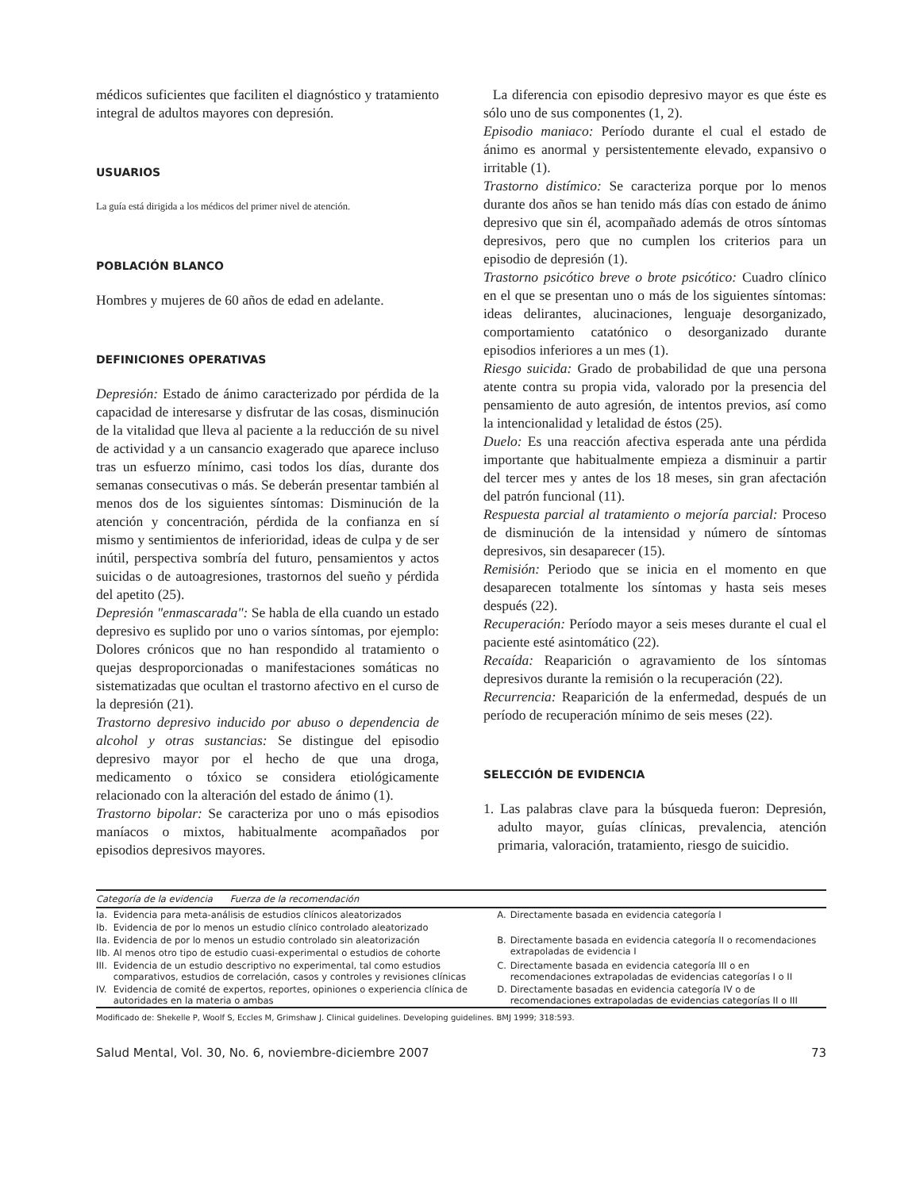médicos suficientes que faciliten el diagnóstico y tratamiento integral de adultos mayores con depresión.
USUARIOS
La guía está dirigida a los médicos del primer nivel de atención.
POBLACIÓN BLANCO
Hombres y mujeres de 60 años de edad en adelante.
DEFINICIONES OPERATIVAS
Depresión: Estado de ánimo caracterizado por pérdida de la capacidad de interesarse y disfrutar de las cosas, disminución de la vitalidad que lleva al paciente a la reducción de su nivel de actividad y a un cansancio exagerado que aparece incluso tras un esfuerzo mínimo, casi todos los días, durante dos semanas consecutivas o más. Se deberán presentar también al menos dos de los siguientes síntomas: Disminución de la atención y concentración, pérdida de la confianza en sí mismo y sentimientos de inferioridad, ideas de culpa y de ser inútil, perspectiva sombría del futuro, pensamientos y actos suicidas o de autoagresiones, trastornos del sueño y pérdida del apetito (25).
Depresión "enmascarada": Se habla de ella cuando un estado depresivo es suplido por uno o varios síntomas, por ejemplo: Dolores crónicos que no han respondido al tratamiento o quejas desproporcionadas o manifestaciones somáticas no sistematizadas que ocultan el trastorno afectivo en el curso de la depresión (21).
Trastorno depresivo inducido por abuso o dependencia de alcohol y otras sustancias: Se distingue del episodio depresivo mayor por el hecho de que una droga, medicamento o tóxico se considera etiológicamente relacionado con la alteración del estado de ánimo (1).
Trastorno bipolar: Se caracteriza por uno o más episodios maníacos o mixtos, habitualmente acompañados por episodios depresivos mayores.
La diferencia con episodio depresivo mayor es que éste es sólo uno de sus componentes (1, 2).
Episodio maniaco: Período durante el cual el estado de ánimo es anormal y persistentemente elevado, expansivo o irritable (1).
Trastorno distímico: Se caracteriza porque por lo menos durante dos años se han tenido más días con estado de ánimo depresivo que sin él, acompañado además de otros síntomas depresivos, pero que no cumplen los criterios para un episodio de depresión (1).
Trastorno psicótico breve o brote psicótico: Cuadro clínico en el que se presentan uno o más de los siguientes síntomas: ideas delirantes, alucinaciones, lenguaje desorganizado, comportamiento catatónico o desorganizado durante episodios inferiores a un mes (1).
Riesgo suicida: Grado de probabilidad de que una persona atente contra su propia vida, valorado por la presencia del pensamiento de auto agresión, de intentos previos, así como la intencionalidad y letalidad de éstos (25).
Duelo: Es una reacción afectiva esperada ante una pérdida importante que habitualmente empieza a disminuir a partir del tercer mes y antes de los 18 meses, sin gran afectación del patrón funcional (11).
Respuesta parcial al tratamiento o mejoría parcial: Proceso de disminución de la intensidad y número de síntomas depresivos, sin desaparecer (15).
Remisión: Periodo que se inicia en el momento en que desaparecen totalmente los síntomas y hasta seis meses después (22).
Recuperación: Período mayor a seis meses durante el cual el paciente esté asintomático (22).
Recaída: Reaparición o agravamiento de los síntomas depresivos durante la remisión o la recuperación (22).
Recurrencia: Reaparición de la enfermedad, después de un período de recuperación mínimo de seis meses (22).
SELECCIÓN DE EVIDENCIA
1. Las palabras clave para la búsqueda fueron: Depresión, adulto mayor, guías clínicas, prevalencia, atención primaria, valoración, tratamiento, riesgo de suicidio.
| Categoría de la evidencia Fuerza de la recomendación | | | |
| --- | --- | --- | --- |
| Ia. | Evidencia para meta-análisis de estudios clínicos aleatorizados | A. | Directamente basada en evidencia categoría I |
| Ib. | Evidencia de por lo menos un estudio clínico controlado aleatorizado | | |
| IIa. | Evidencia de por lo menos un estudio controlado sin aleatorización | B. | Directamente basada en evidencia categoría II o recomendaciones extrapoladas de evidencia I |
| IIb. | Al menos otro tipo de estudio cuasi-experimental o estudios de cohorte | | |
| III. | Evidencia de un estudio descriptivo no experimental, tal como estudios comparativos, estudios de correlación, casos y controles y revisiones clínicas | C. | Directamente basada en evidencia categoría III o en recomendaciones extrapoladas de evidencias categorías I o II |
| IV. | Evidencia de comité de expertos, reportes, opiniones o experiencia clínica de autoridades en la materia o ambas | D. | Directamente basadas en evidencia categoría IV o de recomendaciones extrapoladas de evidencias categorías II o III |
Modificado de: Shekelle P, Woolf S, Eccles M, Grimshaw J. Clinical guidelines. Developing guidelines. BMJ 1999; 318:593.
Salud Mental, Vol. 30, No. 6, noviembre-diciembre 2007 73